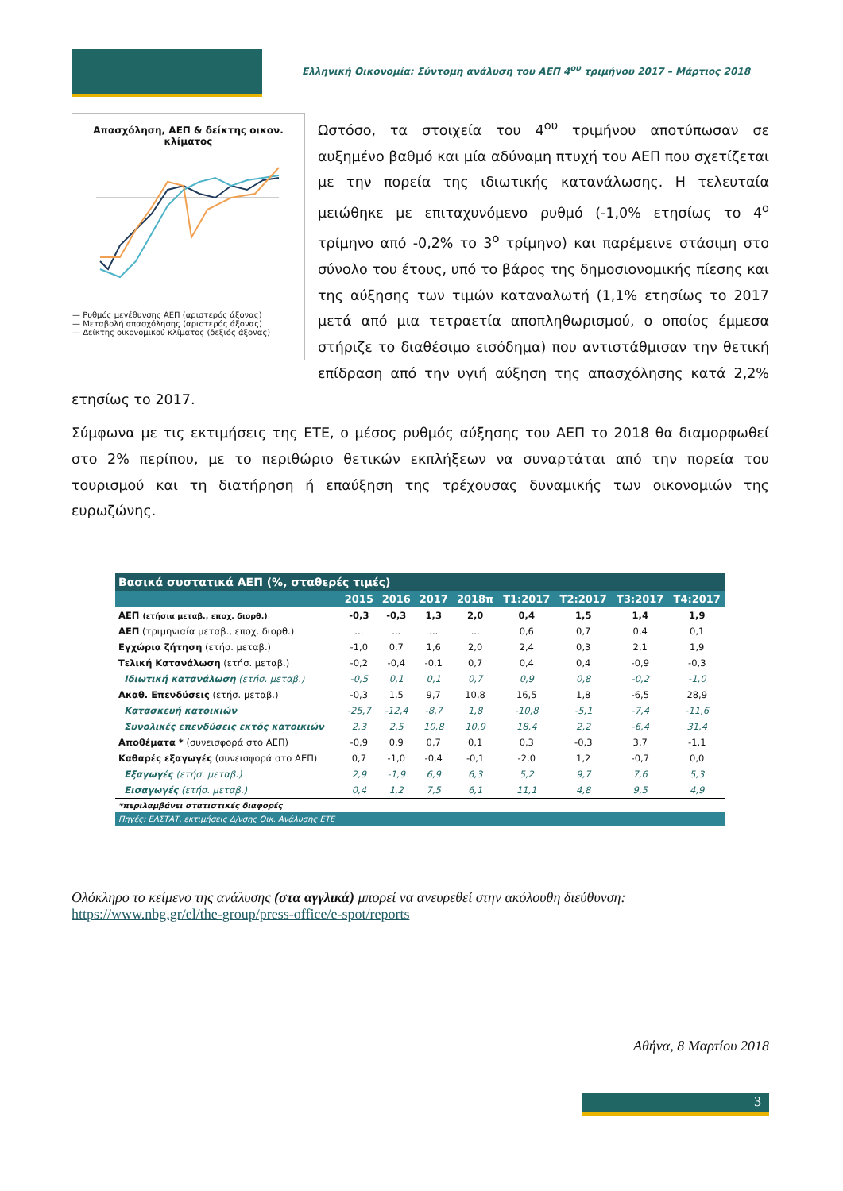Ελληνική Οικονομία: Σύντομη ανάλυση του ΑΕΠ 4<sup>ου</sup> τριμήνου 2017 – Μάρτιος 2018
Απασχόληση, ΑΕΠ & δείκτης οικον. κλίματος
— Ρυθμός μεγέθυνσης ΑΕΠ (αριστερός άξονας)
— Μεταβολή απασχόλησης (αριστερός άξονας)
— Δείκτης οικονομικού κλίματος (δεξιός άξονας)
Ωστόσο, τα στοιχεία του 4<sup>ου</sup> τριμήνου αποτύπωσαν σε αυξημένο βαθμό και μία αδύναμη πτυχή του ΑΕΠ που σχετίζεται με την πορεία της ιδιωτικής κατανάλωσης. Η τελευταία μειώθηκε με επιταχυνόμενο ρυθμό (-1,0% ετησίως το 4<sup>ο</sup> τρίμηνο από -0,2% το 3<sup>ο</sup> τρίμηνο) και παρέμεινε στάσιμη στο σύνολο του έτους, υπό το βάρος της δημοσιονομικής πίεσης και της αύξησης των τιμών καταναλωτή (1,1% ετησίως το 2017 μετά από μια τετραετία αποπληθωρισμού, ο οποίος έμμεσα στήριζε το διαθέσιμο εισόδημα) που αντιστάθμισαν την θετική επίδραση από την υγιή αύξηση της απασχόλησης κατά 2,2% ετησίως το 2017.
Σύμφωνα με τις εκτιμήσεις της ΕΤΕ, ο μέσος ρυθμός αύξησης του ΑΕΠ το 2018 θα διαμορφωθεί στο 2% περίπου, με το περιθώριο θετικών εκπλήξεων να συναρτάται από την πορεία του τουρισμού και τη διατήρηση ή επαύξηση της τρέχουσας δυναμικής των οικονομιών της ευρωζώνης.
| Βασικά συστατικά ΑΕΠ (%, σταθερές τιμές) | | | | | | | | |
| | 2015 | 2016 | 2017 | 2018π | Τ1:2017 | Τ2:2017 | Τ3:2017 | Τ4:2017 |
| ΑΕΠ (ετήσια μεταβ., εποχ. διορθ.) | -0,3 | -0,3 | 1,3 | 2,0 | 0,4 | 1,5 | 1,4 | 1,9 |
| ΑΕΠ (τριμηνιαία μεταβ., εποχ. διορθ.) | ... | ... | ... | ... | 0,6 | 0,7 | 0,4 | 0,1 |
| Εγχώρια ζήτηση (ετήσ. μεταβ.) | -1,0 | 0,7 | 1,6 | 2,0 | 2,4 | 0,3 | 2,1 | 1,9 |
| Τελική Κατανάλωση (ετήσ. μεταβ.) | -0,2 | -0,4 | -0,1 | 0,7 | 0,4 | 0,4 | -0,9 | -0,3 |
| Ιδιωτική κατανάλωση (ετήσ. μεταβ.) | -0,5 | 0,1 | 0,1 | 0,7 | 0,9 | 0,8 | -0,2 | -1,0 |
| Ακαθ. Επενδύσεις (ετήσ. μεταβ.) | -0,3 | 1,5 | 9,7 | 10,8 | 16,5 | 1,8 | -6,5 | 28,9 |
| Κατασκευή κατοικιών | -25,7 | -12,4 | -8,7 | 1,8 | -10,8 | -5,1 | -7,4 | -11,6 |
| Συνολικές επενδύσεις εκτός κατοικιών | 2,3 | 2,5 | 10,8 | 10,9 | 18,4 | 2,2 | -6,4 | 31,4 |
| Αποθέματα * (συνεισφορά στο ΑΕΠ) | -0,9 | 0,9 | 0,7 | 0,1 | 0,3 | -0,3 | 3,7 | -1,1 |
| Καθαρές εξαγωγές (συνεισφορά στο ΑΕΠ) | 0,7 | -1,0 | -0,4 | -0,1 | -2,0 | 1,2 | -0,7 | 0,0 |
| Εξαγωγές (ετήσ. μεταβ.) | 2,9 | -1,9 | 6,9 | 6,3 | 5,2 | 9,7 | 7,6 | 5,3 |
| Εισαγωγές (ετήσ. μεταβ.) | 0,4 | 1,2 | 7,5 | 6,1 | 11,1 | 4,8 | 9,5 | 4,9 |
| *περιλαμβάνει στατιστικές διαφορές | | | | | | | | |
| Πηγές: ΕΛΣΤΑΤ, εκτιμήσεις Δ/νσης Οικ. Ανάλυσης ΕΤΕ | | | | | | | | |
Ολόκληρο το κείμενο της ανάλυσης (στα αγγλικά) μπορεί να ανευρεθεί στην ακόλουθη διεύθυνση:
https://www.nbg.gr/el/the-group/press-office/e-spot/reports
Αθήνα, 8 Μαρτίου 2018
3